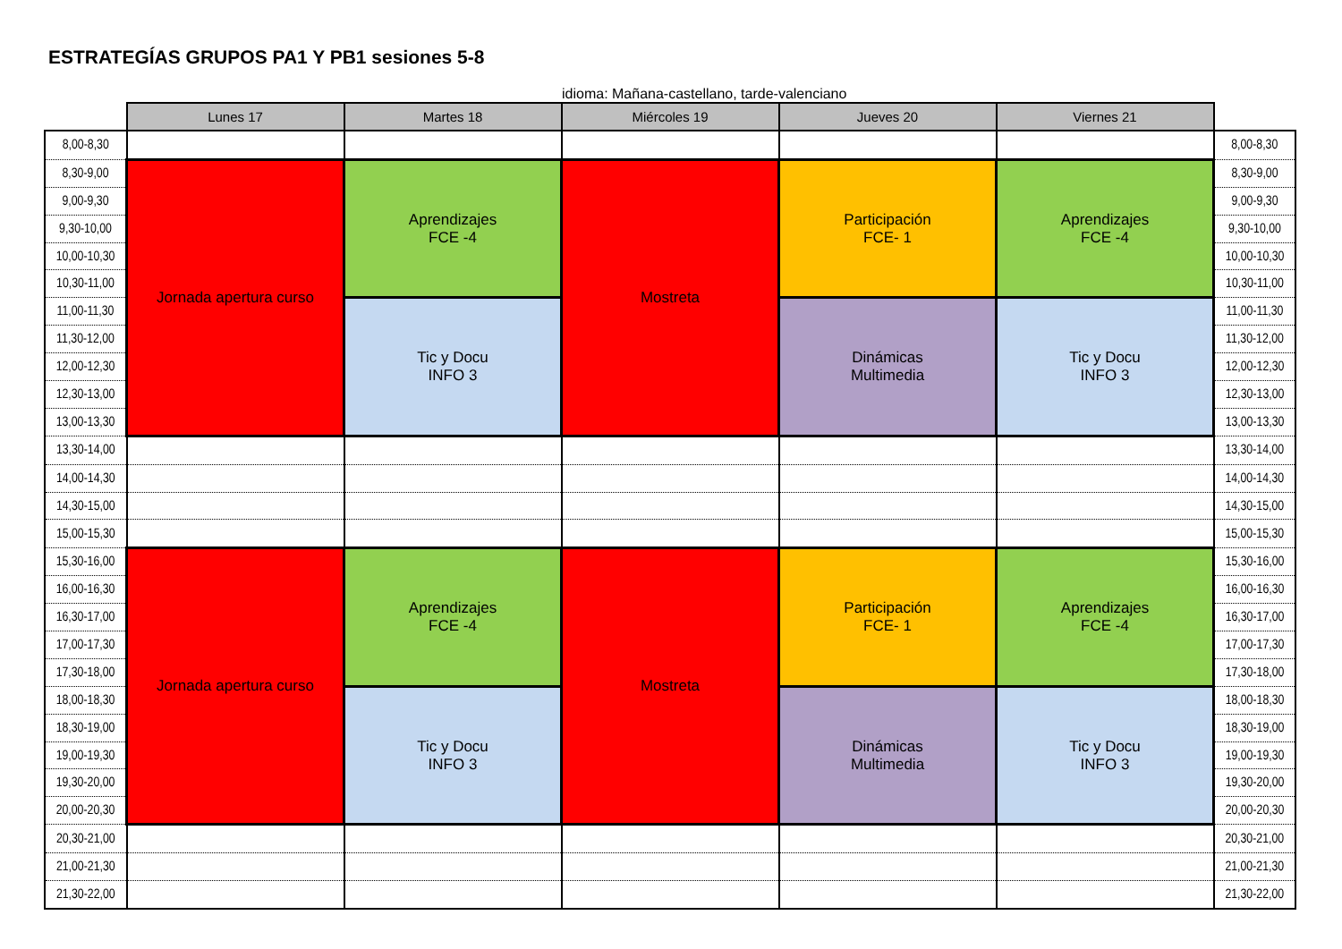ESTRATEGÍAS GRUPOS PA1 Y PB1 sesiones 5-8
idioma: Mañana-castellano, tarde-valenciano
| | Lunes 17 | Martes 18 | Miércoles 19 | Jueves 20 | Viernes 21 | |
| 8,00-8,30 | | | | | | 8,00-8,30 |
| 8,30-9,00 | Jornada apertura curso | Aprendizajes FCE -4 | Mostreta | Participación FCE- 1 | Aprendizajes FCE -4 | 8,30-9,00 |
| 9,00-9,30 | | | | | | 9,00-9,30 |
| 9,30-10,00 | | | | | | 9,30-10,00 |
| 10,00-10,30 | | | | | | 10,00-10,30 |
| 10,30-11,00 | | | | | | 10,30-11,00 |
| 11,00-11,30 | | Tic y Docu INFO 3 | | Dinámicas Multimedia | Tic y Docu INFO 3 | 11,00-11,30 |
| 11,30-12,00 | | | | | | 11,30-12,00 |
| 12,00-12,30 | | | | | | 12,00-12,30 |
| 12,30-13,00 | | | | | | 12,30-13,00 |
| 13,00-13,30 | | | | | | 13,00-13,30 |
| 13,30-14,00 | | | | | | 13,30-14,00 |
| 14,00-14,30 | | | | | | 14,00-14,30 |
| 14,30-15,00 | | | | | | 14,30-15,00 |
| 15,00-15,30 | | | | | | 15,00-15,30 |
| 15,30-16,00 | Jornada apertura curso | Aprendizajes FCE -4 | Mostreta | Participación FCE- 1 | Aprendizajes FCE -4 | 15,30-16,00 |
| 16,00-16,30 | | | | | | 16,00-16,30 |
| 16,30-17,00 | | | | | | 16,30-17,00 |
| 17,00-17,30 | | | | | | 17,00-17,30 |
| 17,30-18,00 | | | | | | 17,30-18,00 |
| 18,00-18,30 | | Tic y Docu INFO 3 | | Dinámicas Multimedia | Tic y Docu INFO 3 | 18,00-18,30 |
| 18,30-19,00 | | | | | | 18,30-19,00 |
| 19,00-19,30 | | | | | | 19,00-19,30 |
| 19,30-20,00 | | | | | | 19,30-20,00 |
| 20,00-20,30 | | | | | | 20,00-20,30 |
| 20,30-21,00 | | | | | | 20,30-21,00 |
| 21,00-21,30 | | | | | | 21,00-21,30 |
| 21,30-22,00 | | | | | | 21,30-22,00 |